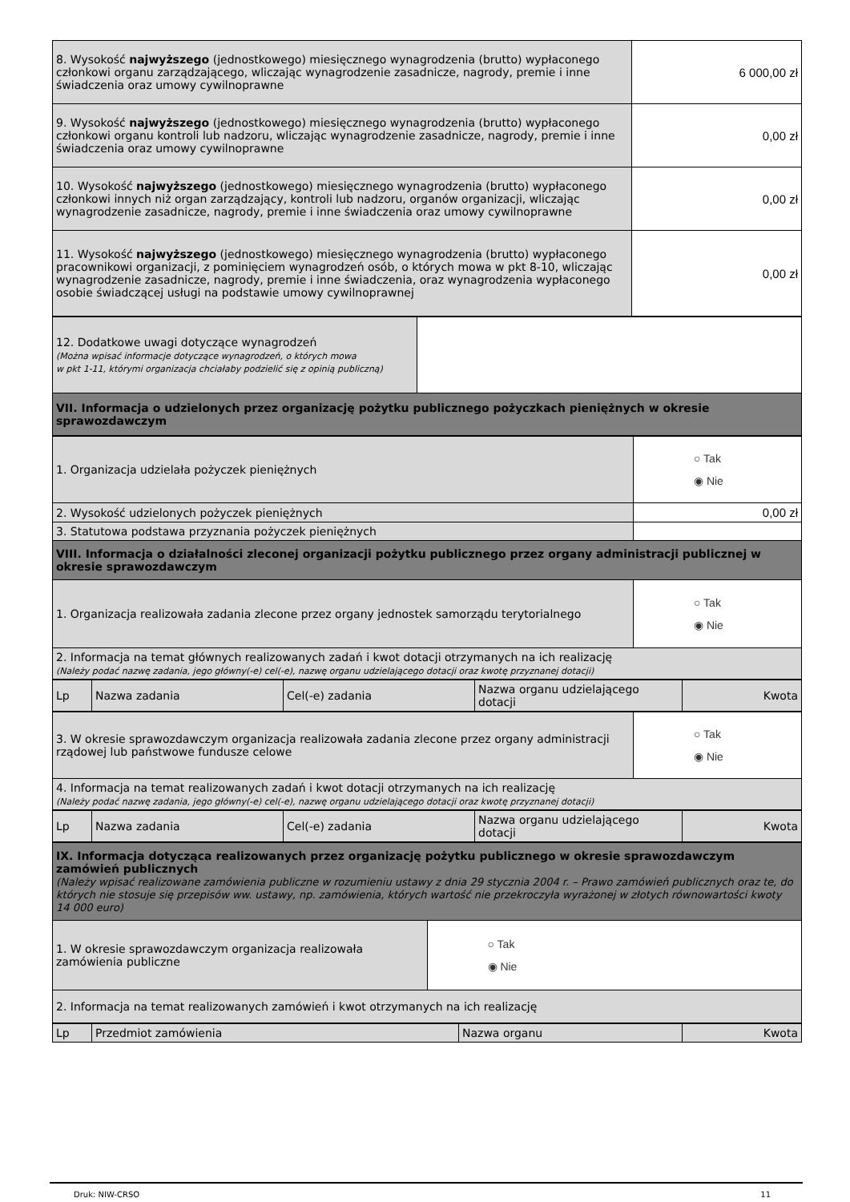| 8. Wysokość najwyższego (jednostkowego) miesięcznego wynagrodzenia (brutto) wypłaconego członkowi organu zarządzającego, wliczając wynagrodzenie zasadnicze, nagrody, premie i inne świadczenia oraz umowy cywilnoprawne | 6 000,00 zł |
| 9. Wysokość najwyższego (jednostkowego) miesięcznego wynagrodzenia (brutto) wypłaconego członkowi organu kontroli lub nadzoru, wliczając wynagrodzenie zasadnicze, nagrody, premie i inne świadczenia oraz umowy cywilnoprawne | 0,00 zł |
| 10. Wysokość najwyższego (jednostkowego) miesięcznego wynagrodzenia (brutto) wypłaconego członkowi innych niż organ zarządzający, kontroli lub nadzoru, organów organizacji, wliczając wynagrodzenie zasadnicze, nagrody, premie i inne świadczenia oraz umowy cywilnoprawne | 0,00 zł |
| 11. Wysokość najwyższego (jednostkowego) miesięcznego wynagrodzenia (brutto) wypłaconego pracownikowi organizacji, z pominięciem wynagrodzeń osób, o których mowa w pkt 8-10, wliczając wynagrodzenie zasadnicze, nagrody, premie i inne świadczenia, oraz wynagrodzenia wypłaconego osobie świadczącej usługi na podstawie umowy cywilnoprawnej | 0,00 zł |
| 12. Dodatkowe uwagi dotyczące wynagrodzeń (Można wpisać informacje dotyczące wynagrodzeń, o których mowa w pkt 1-11, którymi organizacja chciałaby podzielić się z opinią publiczną) | |
| VII. Informacja o udzielonych przez organizację pożytku publicznego pożyczkach pieniężnych w okresie sprawozdawczym | |
| 1. Organizacja udzielała pożyczek pieniężnych | ○ Tak ◉ Nie |
| 2. Wysokość udzielonych pożyczek pieniężnych | 0,00 zł |
| 3. Statutowa podstawa przyznania pożyczek pieniężnych | |
| VIII. Informacja o działalności zleconej organizacji pożytku publicznego przez organy administracji publicznej w okresie sprawozdawczym | |
| 1. Organizacja realizowała zadania zlecone przez organy jednostek samorządu terytorialnego | ○ Tak ◉ Nie |
| 2. Informacja na temat głównych realizowanych zadań i kwot dotacji otrzymanych na ich realizację (Należy podać nazwę zadania, jego główny(-e) cel(-e), nazwę organu udzielającego dotacji oraz kwotę przyznanej dotacji) | |
| Lp | Nazwa zadania | Cel(-e) zadania | Nazwa organu udzielającego dotacji | Kwota |
| 3. W okresie sprawozdawczym organizacja realizowała zadania zlecone przez organy administracji rządowej lub państwowe fundusze celowe | ○ Tak ◉ Nie |
| 4. Informacja na temat realizowanych zadań i kwot dotacji otrzymanych na ich realizację (Należy podać nazwę zadania, jego główny(-e) cel(-e), nazwę organu udzielającego dotacji oraz kwotę przyznanej dotacji) | |
| Lp | Nazwa zadania | Cel(-e) zadania | Nazwa organu udzielającego dotacji | Kwota |
| IX. Informacja dotycząca realizowanych przez organizację pożytku publicznego w okresie sprawozdawczym zamówień publicznych (Należy wpisać realizowane zamówienia publiczne w rozumieniu ustawy z dnia 29 stycznia 2004 r. – Prawo zamówień publicznych oraz te, do których nie stosuje się przepisów ww. ustawy, np. zamówienia, których wartość nie przekroczyła wyrażonej w złotych równowartości kwoty 14 000 euro) | |
| 1. W okresie sprawozdawczym organizacja realizowała zamówienia publiczne | ○ Tak ◉ Nie |
| 2. Informacja na temat realizowanych zamówień i kwot otrzymanych na ich realizację | |
| Lp | Przedmiot zamówienia | Nazwa organu | Kwota |
Druk: NIW-CRSO 11